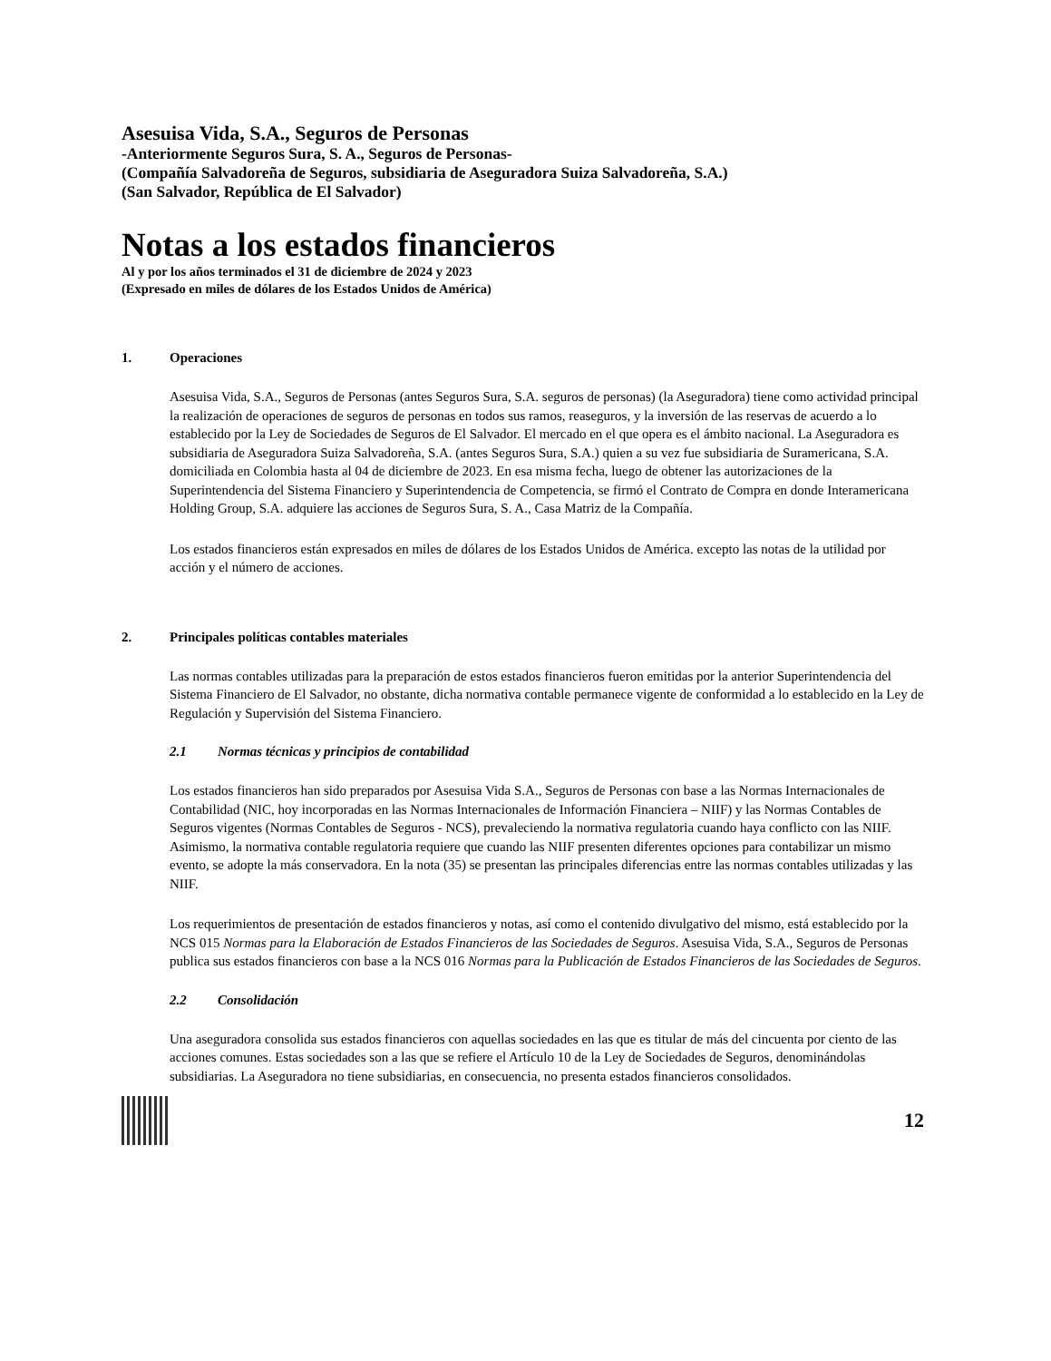Asesuisa Vida, S.A., Seguros de Personas
-Anteriormente Seguros Sura, S. A., Seguros de Personas-
(Compañía Salvadoreña de Seguros, subsidiaria de Aseguradora Suiza Salvadoreña, S.A.)
(San Salvador, República de El Salvador)
Notas a los estados financieros
Al y por los años terminados el 31 de diciembre de 2024 y 2023
(Expresado en miles de dólares de los Estados Unidos de América)
1. Operaciones
Asesuisa Vida, S.A., Seguros de Personas (antes Seguros Sura, S.A. seguros de personas) (la Aseguradora) tiene como actividad principal la realización de operaciones de seguros de personas en todos sus ramos, reaseguros, y la inversión de las reservas de acuerdo a lo establecido por la Ley de Sociedades de Seguros de El Salvador. El mercado en el que opera es el ámbito nacional. La Aseguradora es subsidiaria de Aseguradora Suiza Salvadoreña, S.A. (antes Seguros Sura, S.A.) quien a su vez fue subsidiaria de Suramericana, S.A. domiciliada en Colombia hasta al 04 de diciembre de 2023. En esa misma fecha, luego de obtener las autorizaciones de la Superintendencia del Sistema Financiero y Superintendencia de Competencia, se firmó el Contrato de Compra en donde Interamericana Holding Group, S.A. adquiere las acciones de Seguros Sura, S. A., Casa Matriz de la Compañía.
Los estados financieros están expresados en miles de dólares de los Estados Unidos de América. excepto las notas de la utilidad por acción y el número de acciones.
2. Principales políticas contables materiales
Las normas contables utilizadas para la preparación de estos estados financieros fueron emitidas por la anterior Superintendencia del Sistema Financiero de El Salvador, no obstante, dicha normativa contable permanece vigente de conformidad a lo establecido en la Ley de Regulación y Supervisión del Sistema Financiero.
2.1 Normas técnicas y principios de contabilidad
Los estados financieros han sido preparados por Asesuisa Vida S.A., Seguros de Personas con base a las Normas Internacionales de Contabilidad (NIC, hoy incorporadas en las Normas Internacionales de Información Financiera – NIIF) y las Normas Contables de Seguros vigentes (Normas Contables de Seguros - NCS), prevaleciendo la normativa regulatoria cuando haya conflicto con las NIIF. Asimismo, la normativa contable regulatoria requiere que cuando las NIIF presenten diferentes opciones para contabilizar un mismo evento, se adopte la más conservadora. En la nota (35) se presentan las principales diferencias entre las normas contables utilizadas y las NIIF.
Los requerimientos de presentación de estados financieros y notas, así como el contenido divulgativo del mismo, está establecido por la NCS 015 Normas para la Elaboración de Estados Financieros de las Sociedades de Seguros. Asesuisa Vida, S.A., Seguros de Personas publica sus estados financieros con base a la NCS 016 Normas para la Publicación de Estados Financieros de las Sociedades de Seguros.
2.2 Consolidación
Una aseguradora consolida sus estados financieros con aquellas sociedades en las que es titular de más del cincuenta por ciento de las acciones comunes. Estas sociedades son a las que se refiere el Artículo 10 de la Ley de Sociedades de Seguros, denominándolas subsidiarias. La Aseguradora no tiene subsidiarias, en consecuencia, no presenta estados financieros consolidados.
12